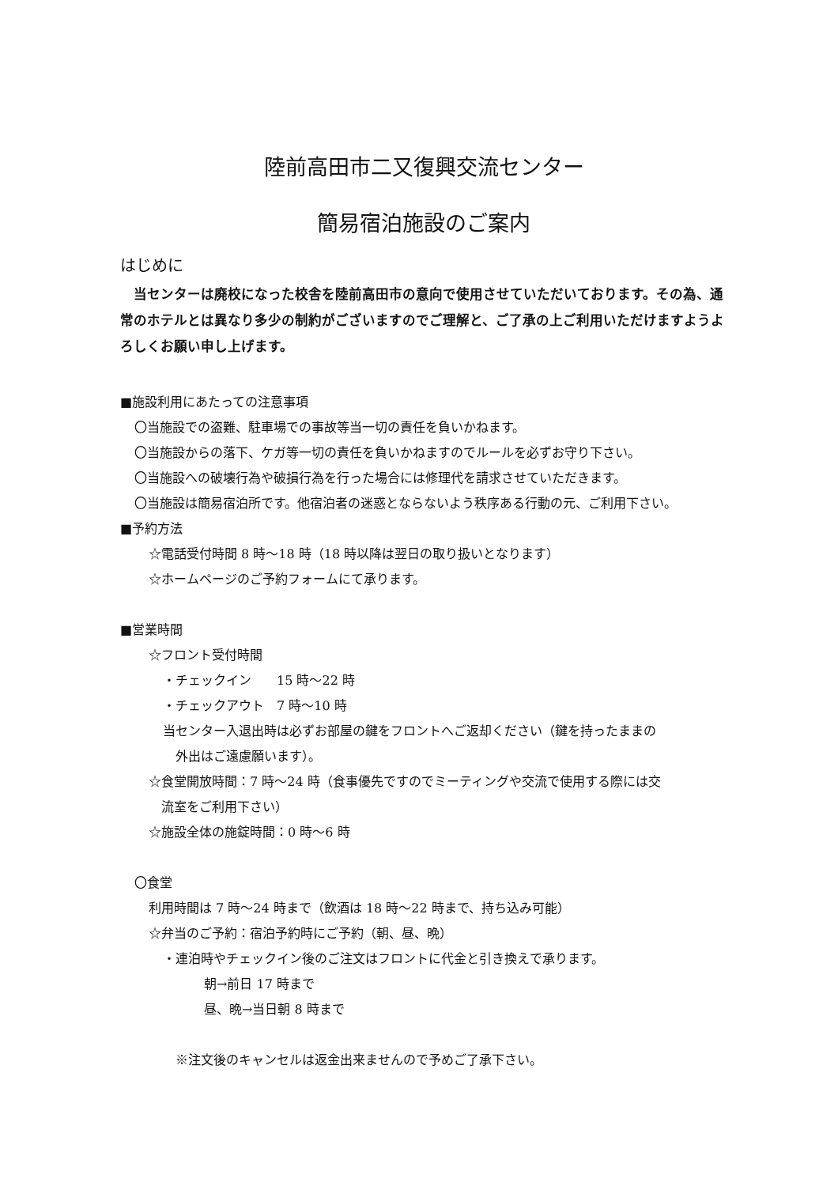陸前高田市二又復興交流センター
簡易宿泊施設のご案内
はじめに
　当センターは廃校になった校舎を陸前高田市の意向で使用させていただいております。その為、通常のホテルとは異なり多少の制約がございますのでご理解と、ご了承の上ご利用いただけますようよろしくお願い申し上げます。
■施設利用にあたっての注意事項
〇当施設での盗難、駐車場での事故等当一切の責任を負いかねます。
〇当施設からの落下、ケガ等一切の責任を負いかねますのでルールを必ずお守り下さい。
〇当施設への破壊行為や破損行為を行った場合には修理代を請求させていただきます。
〇当施設は簡易宿泊所です。他宿泊者の迷惑とならないよう秩序ある行動の元、ご利用下さい。
■予約方法
☆電話受付時間 8 時～18 時（18 時以降は翌日の取り扱いとなります）
☆ホームページのご予約フォームにて承ります。
■営業時間
☆フロント受付時間
・チェックイン　　15 時～22 時
・チェックアウト　7 時～10 時
当センター入退出時は必ずお部屋の鍵をフロントへご返却ください（鍵を持ったままの
　外出はご遠慮願います）。
☆食堂開放時間：7 時～24 時（食事優先ですのでミーティングや交流で使用する際には交
　流室をご利用下さい）
☆施設全体の施錠時間：0 時～6 時
〇食堂
利用時間は 7 時～24 時まで（飲酒は 18 時～22 時まで、持ち込み可能）
☆弁当のご予約：宿泊予約時にご予約（朝、昼、晩）
・連泊時やチェックイン後のご注文はフロントに代金と引き換えで承ります。
朝→前日 17 時まで
昼、晩→当日朝 8 時まで
※注文後のキャンセルは返金出来ませんので予めご了承下さい。